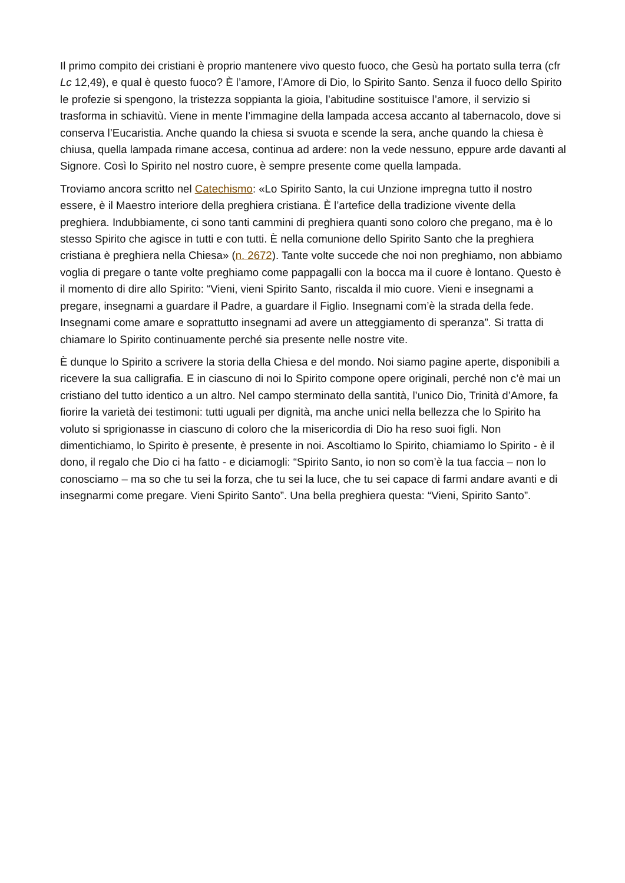Il primo compito dei cristiani è proprio mantenere vivo questo fuoco, che Gesù ha portato sulla terra (cfr Lc 12,49), e qual è questo fuoco? È l’amore, l’Amore di Dio, lo Spirito Santo. Senza il fuoco dello Spirito le profezie si spengono, la tristezza soppianta la gioia, l’abitudine sostituisce l’amore, il servizio si trasforma in schiavitù. Viene in mente l’immagine della lampada accesa accanto al tabernacolo, dove si conserva l’Eucaristia. Anche quando la chiesa si svuota e scende la sera, anche quando la chiesa è chiusa, quella lampada rimane accesa, continua ad ardere: non la vede nessuno, eppure arde davanti al Signore. Così lo Spirito nel nostro cuore, è sempre presente come quella lampada.
Troviamo ancora scritto nel Catechismo: «Lo Spirito Santo, la cui Unzione impregna tutto il nostro essere, è il Maestro interiore della preghiera cristiana. È l’artefice della tradizione vivente della preghiera. Indubbiamente, ci sono tanti cammini di preghiera quanti sono coloro che pregano, ma è lo stesso Spirito che agisce in tutti e con tutti. È nella comunione dello Spirito Santo che la preghiera cristiana è preghiera nella Chiesa» (n. 2672). Tante volte succede che noi non preghiamo, non abbiamo voglia di pregare o tante volte preghiamo come pappagalli con la bocca ma il cuore è lontano. Questo è il momento di dire allo Spirito: “Vieni, vieni Spirito Santo, riscalda il mio cuore. Vieni e insegnami a pregare, insegnami a guardare il Padre, a guardare il Figlio. Insegnami com’è la strada della fede. Insegnami come amare e soprattutto insegnami ad avere un atteggiamento di speranza”. Si tratta di chiamare lo Spirito continuamente perché sia presente nelle nostre vite.
È dunque lo Spirito a scrivere la storia della Chiesa e del mondo. Noi siamo pagine aperte, disponibili a ricevere la sua calligrafia. E in ciascuno di noi lo Spirito compone opere originali, perché non c’è mai un cristiano del tutto identico a un altro. Nel campo sterminato della santità, l’unico Dio, Trinità d’Amore, fa fiorire la varietà dei testimoni: tutti uguali per dignità, ma anche unici nella bellezza che lo Spirito ha voluto si sprigionasse in ciascuno di coloro che la misericordia di Dio ha reso suoi figli. Non dimentichiamo, lo Spirito è presente, è presente in noi. Ascoltiamo lo Spirito, chiamiamo lo Spirito - è il dono, il regalo che Dio ci ha fatto - e diciamogli: “Spirito Santo, io non so com’è la tua faccia – non lo conosciamo – ma so che tu sei la forza, che tu sei la luce, che tu sei capace di farmi andare avanti e di insegnarmi come pregare. Vieni Spirito Santo”. Una bella preghiera questa: “Vieni, Spirito Santo”.